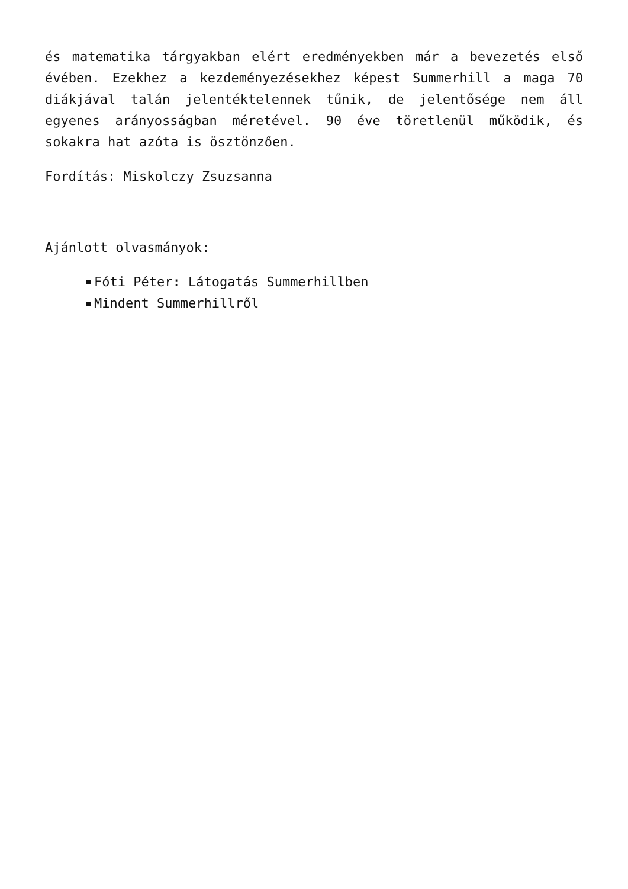és matematika tárgyakban elért eredményekben már a bevezetés első évében. Ezekhez a kezdeményezésekhez képest Summerhill a maga 70 diákjával talán jelentéktelennek tűnik, de jelentősége nem áll egyenes arányosságban méretével. 90 éve töretlenül működik, és sokakra hat azóta is ösztönzően.
Fordítás: Miskolczy Zsuzsanna
Ajánlott olvasmányok:
Fóti Péter: Látogatás Summerhillben
Mindent Summerhillről